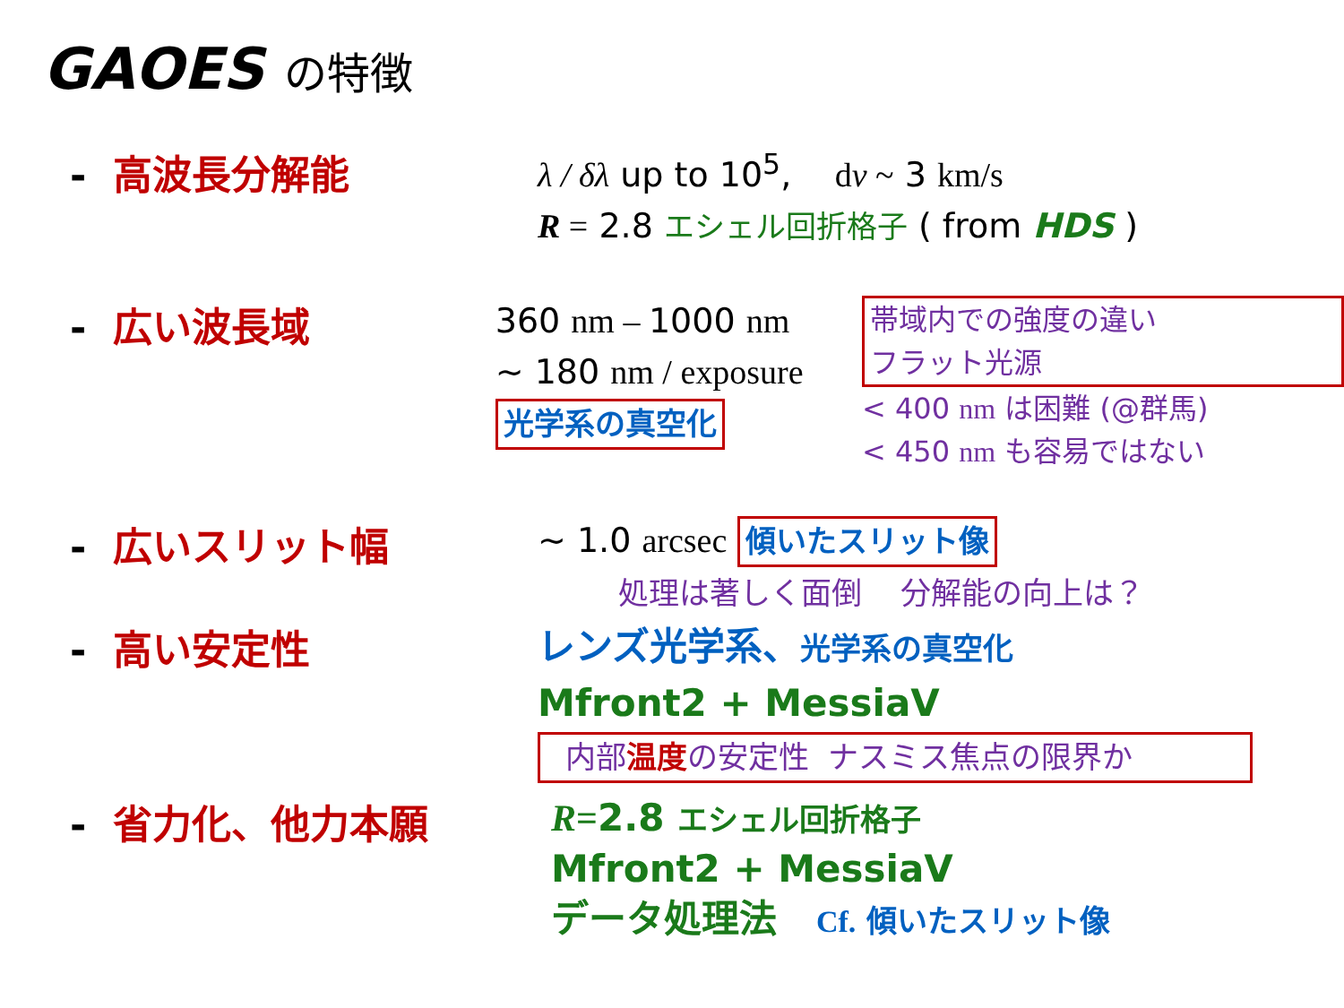GAOES の特徴
- 高波長分解能
λ / δλ up to 10<sup>5</sup>, dv ~ 3 km/s
R = 2.8 エシェル回折格子 ( from HDS )
- 広い波長域
360 nm – 1000 nm
~ 180 nm / exposure
光学系の真空化
帯域内での強度の違い
フラット光源
< 400 nm は困難 (@群馬)
< 450 nm も容易ではない
- 広いスリット幅
~ 1.0 arcsec 傾いたスリット像
処理は著しく面倒 分解能の向上は？
- 高い安定性
レンズ光学系、光学系の真空化
Mfront2 + MessiaV
内部温度の安定性 ナスミス焦点の限界か
- 省力化、他力本願
R=2.8 エシェル回折格子
Mfront2 + MessiaV
データ処理法 Cf. 傾いたスリット像